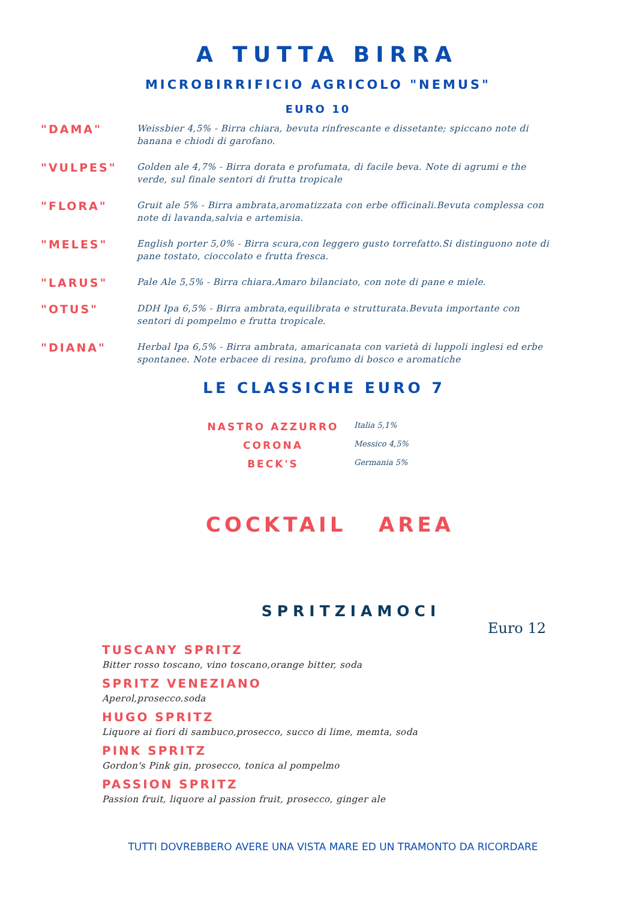A TUTTA BIRRA
MICROBIRRIFICIO AGRICOLO "NEMUS"
EURO 10
"DAMA"
Weissbier 4,5% - Birra chiara, bevuta rinfrescante e dissetante; spiccano note di banana e chiodi di garofano.
"VULPES"
Golden ale 4,7% - Birra dorata e profumata, di facile beva. Note di agrumi e the verde, sul finale sentori di frutta tropicale
"FLORA"
Gruit ale 5% - Birra ambrata,aromatizzata con erbe officinali.Bevuta complessa con note di lavanda,salvia e artemisia.
"MELES"
English porter 5,0% - Birra scura,con leggero gusto torrefatto.Si distinguono note di pane tostato, cioccolato e frutta fresca.
"LARUS"
Pale Ale 5,5% - Birra chiara.Amaro bilanciato, con note di pane e miele.
"OTUS"
DDH Ipa 6,5% - Birra ambrata,equilibrata e strutturata.Bevuta importante con sentori di pompelmo e frutta tropicale.
"DIANA"
Herbal Ipa 6,5% - Birra ambrata, amaricanata con varietà di luppoli inglesi ed erbe spontanee. Note erbacee di resina, profumo di bosco e aromatiche
LE CLASSICHE EURO 7
NASTRO AZZURRO
Italia 5,1%
CORONA
Messico 4,5%
BECK'S
Germania 5%
COCKTAIL AREA
SPRITZIAMOCI
Euro 12
TUSCANY SPRITZ
Bitter rosso toscano, vino toscano,orange bitter, soda
SPRITZ VENEZIANO
Aperol,prosecco.soda
HUGO SPRITZ
Liquore ai fiori di sambuco,prosecco, succo di lime, memta, soda
PINK SPRITZ
Gordon's Pink gin, prosecco, tonica al pompelmo
PASSION SPRITZ
Passion fruit, liquore al passion fruit, prosecco, ginger ale
TUTTI DOVREBBERO AVERE UNA VISTA MARE ED UN TRAMONTO DA RICORDARE